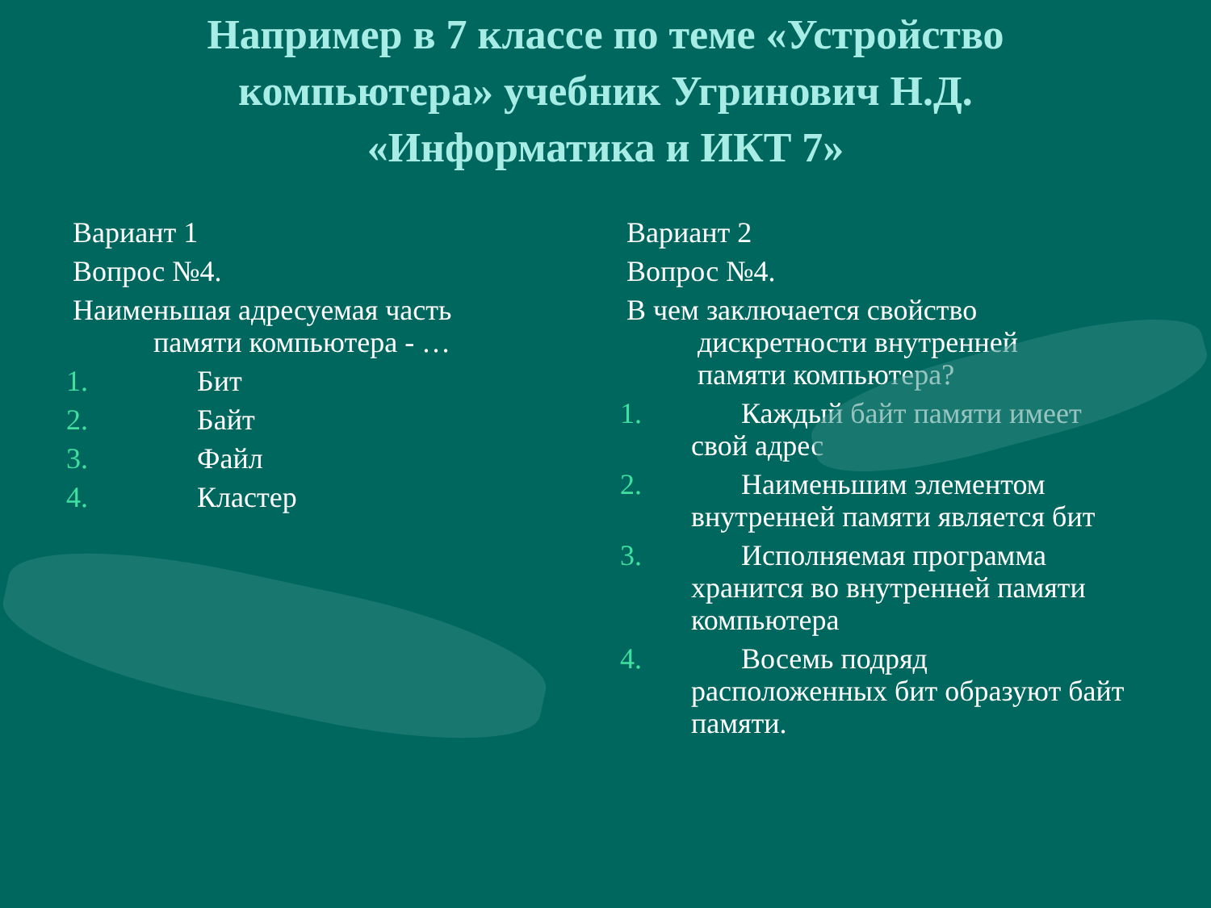Например в 7 классе по теме «Устройство
компьютера» учебник Угринович Н.Д.
«Информатика и ИКТ 7»
Вариант 1
Вопрос №4.
Наименьшая адресуемая часть
памяти компьютера - …
1. Бит
2. Байт
3. Файл
4. Кластер
Вариант 2
Вопрос №4.
В чем заключается свойство
дискретности внутренней
памяти компьютера?
1. Каждый байт памяти имеет
свой адрес
2. Наименьшим элементом
внутренней памяти является бит
3. Исполняемая программа
хранится во внутренней памяти компьютера
4. Восемь подряд
расположенных бит образуют байт памяти.